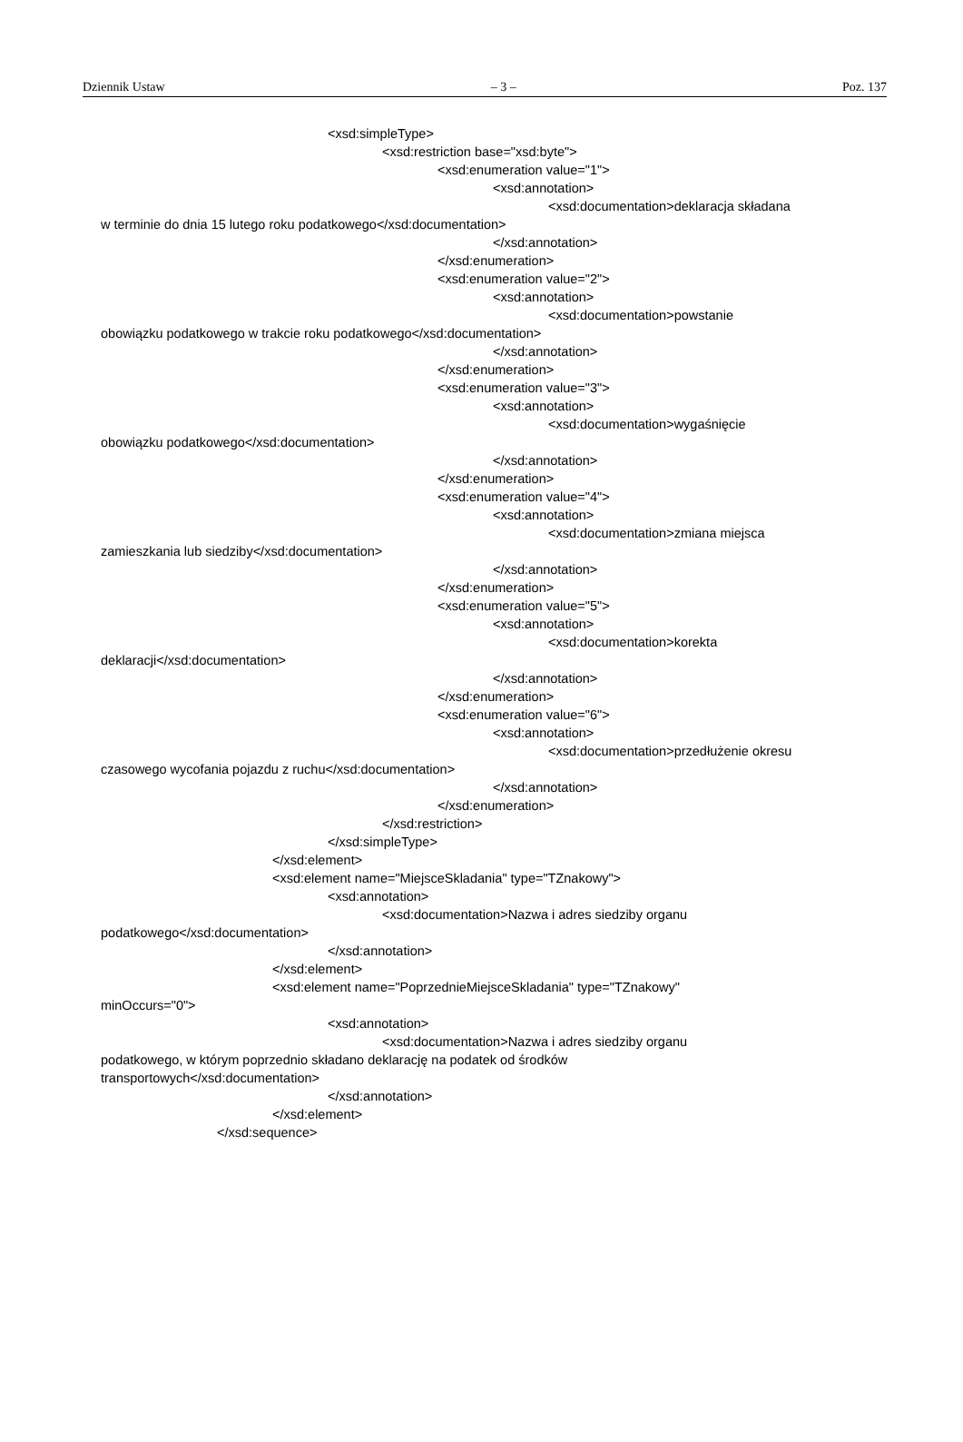Dziennik Ustaw – 3 – Poz. 137
<xsd:simpleType>
<xsd:restriction base="xsd:byte">
<xsd:enumeration value="1">
<xsd:annotation>
<xsd:documentation>deklaracja składana
w terminie do dnia 15 lutego roku podatkowego</xsd:documentation>
</xsd:annotation>
</xsd:enumeration>
<xsd:enumeration value="2">
<xsd:annotation>
<xsd:documentation>powstanie
obowiązku podatkowego w trakcie roku podatkowego</xsd:documentation>
</xsd:annotation>
</xsd:enumeration>
<xsd:enumeration value="3">
<xsd:annotation>
<xsd:documentation>wygaśnięcie
obowiązku podatkowego</xsd:documentation>
</xsd:annotation>
</xsd:enumeration>
<xsd:enumeration value="4">
<xsd:annotation>
<xsd:documentation>zmiana miejsca
zamieszkania lub siedziby</xsd:documentation>
</xsd:annotation>
</xsd:enumeration>
<xsd:enumeration value="5">
<xsd:annotation>
<xsd:documentation>korekta
deklaracji</xsd:documentation>
</xsd:annotation>
</xsd:enumeration>
<xsd:enumeration value="6">
<xsd:annotation>
<xsd:documentation>przedłużenie okresu
czasowego wycofania pojazdu z ruchu</xsd:documentation>
</xsd:annotation>
</xsd:enumeration>
</xsd:restriction>
</xsd:simpleType>
</xsd:element>
<xsd:element name="MiejsceSkladania" type="TZnakowy">
<xsd:annotation>
<xsd:documentation>Nazwa i adres siedziby organu
podatkowego</xsd:documentation>
</xsd:annotation>
</xsd:element>
<xsd:element name="PoprzednieMiejsceSkladania" type="TZnakowy"
minOccurs="0">
<xsd:annotation>
<xsd:documentation>Nazwa i adres siedziby organu
podatkowego, w którym poprzednio składano deklarację na podatek od środków
transportowych</xsd:documentation>
</xsd:annotation>
</xsd:element>
</xsd:sequence>